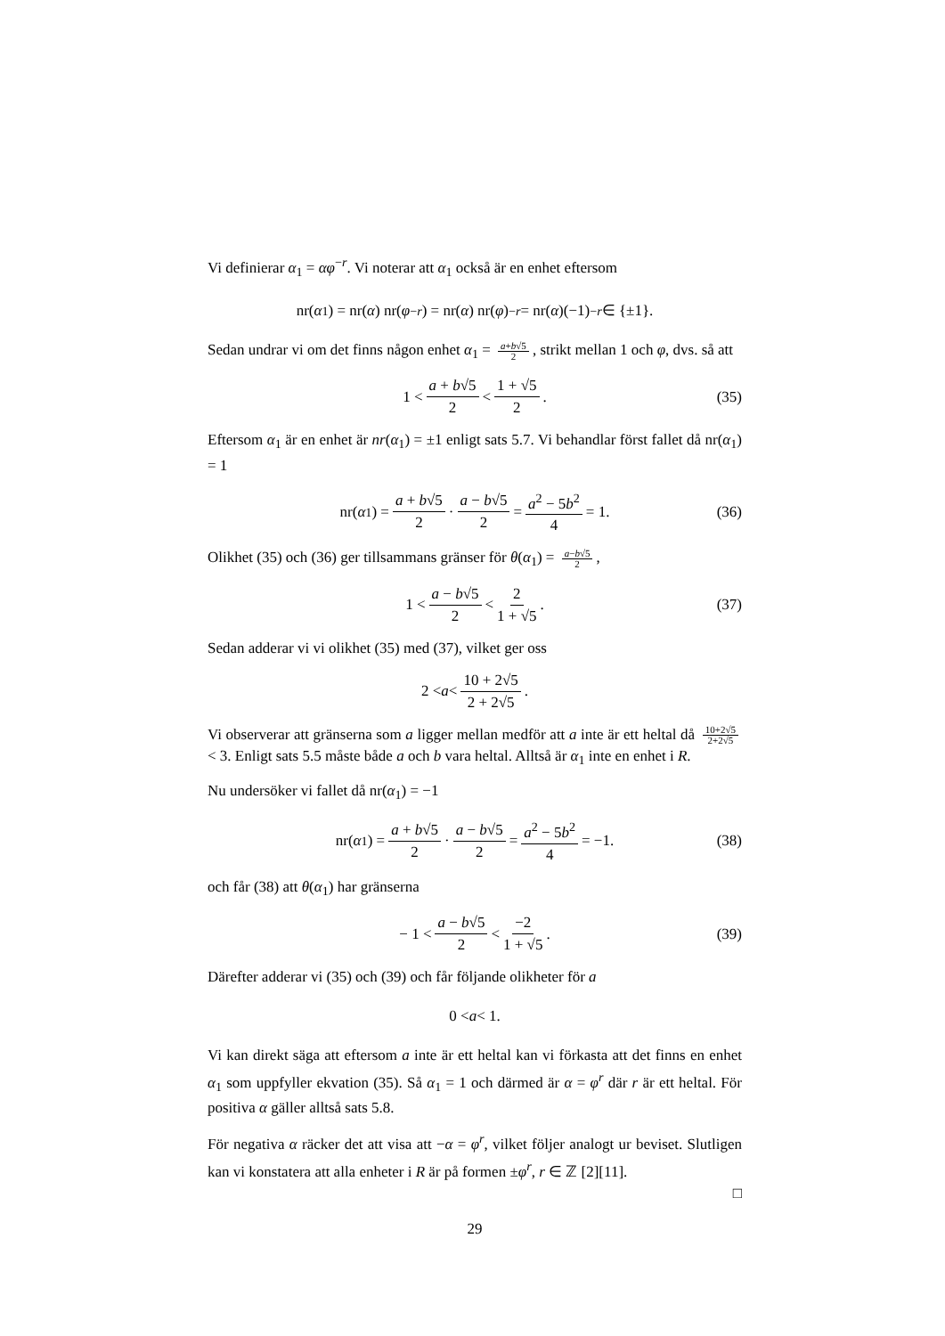Vi definierar α<sub>1</sub> = αφ<sup>−r</sup>. Vi noterar att α<sub>1</sub> också är en enhet eftersom
nr(α<sub>1</sub>) = nr(α) nr(φ<sup>−r</sup>) = nr(α) nr(φ)<sup>−r</sup> = nr(α)(−1)<sup>−r</sup> ∈ {±1}.
Sedan undrar vi om det finns någon enhet α<sub>1</sub> = a+b√5 2, strikt mellan 1 och φ, dvs. så att
1 < a + b√5 2 < 1 + √5 2. (35)
Eftersom α<sub>1</sub> är en enhet är nr(α<sub>1</sub>) = ±1 enligt sats 5.7. Vi behandlar först fallet då nr(α<sub>1</sub>) = 1
nr(α<sub>1</sub>) = a + b√5 2 · a − b√5 2 = a<sup>2</sup> − 5b<sup>2</sup> 4 = 1. (36)
Olikhet (35) och (36) ger tillsammans gränser för θ(α<sub>1</sub>) = a−b√5 2,
1 < a − b√5 2 < 2 1 + √5. (37)
Sedan adderar vi vi olikhet (35) med (37), vilket ger oss
2 < a < 10 + 2√5 2 + 2√5.
Vi observerar att gränserna som a ligger mellan medför att a inte är ett heltal då 10+2√5 2+2√5 < 3. Enligt sats 5.5 måste både a och b vara heltal. Alltså är α<sub>1</sub> inte en enhet i R.
Nu undersöker vi fallet då nr(α<sub>1</sub>) = −1
nr(α<sub>1</sub>) = a + b√5 2 · a − b√5 2 = a<sup>2</sup> − 5b<sup>2</sup> 4 = −1. (38)
och får (38) att θ(α<sub>1</sub>) har gränserna
− 1 < a − b√5 2 < −2 1 + √5. (39)
Därefter adderar vi (35) och (39) och får följande olikheter för a
0 < a < 1.
Vi kan direkt säga att eftersom a inte är ett heltal kan vi förkasta att det finns en enhet α<sub>1</sub> som uppfyller ekvation (35). Så α<sub>1</sub> = 1 och därmed är α = φ<sup>r</sup> där r är ett heltal. För positiva α gäller alltså sats 5.8.
För negativa α räcker det att visa att −α = φ<sup>r</sup>, vilket följer analogt ur beviset. Slutligen kan vi konstatera att alla enheter i R är på formen ±φ<sup>r</sup>, r ∈ ℤ [2][11].
□
29